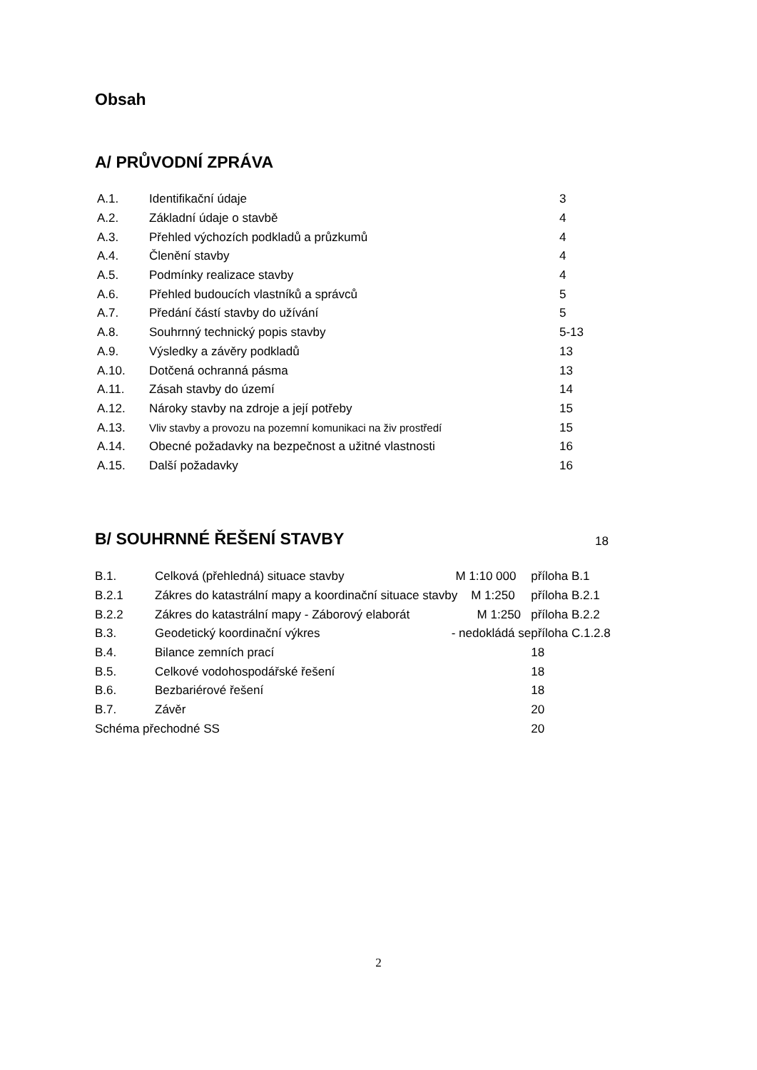Obsah
A/ PRŮVODNÍ ZPRÁVA
| A.1. | Identifikační údaje | 3 |
| A.2. | Základní údaje o stavbě | 4 |
| A.3. | Přehled výchozích podkladů a průzkumů | 4 |
| A.4. | Členění stavby | 4 |
| A.5. | Podmínky realizace stavby | 4 |
| A.6. | Přehled budoucích vlastníků a správců | 5 |
| A.7. | Předání částí stavby do užívání | 5 |
| A.8. | Souhrnný technický popis stavby | 5-13 |
| A.9. | Výsledky a závěry podkladů | 13 |
| A.10. | Dotčená ochranná pásma | 13 |
| A.11. | Zásah stavby do území | 14 |
| A.12. | Nároky stavby na zdroje a její potřeby | 15 |
| A.13. | Vliv stavby a provozu na pozemní komunikaci na živ prostředí | 15 |
| A.14. | Obecné požadavky na bezpečnost a užitné vlastnosti | 16 |
| A.15. | Další požadavky | 16 |
B/ SOUHRNNÉ ŘEŠENÍ STAVBY
18
| B.1. | Celková (přehledná) situace stavby M 1:10 000 | příloha B.1 |
| B.2.1 | Zákres do katastrální mapy a koordinační situace stavby M 1:250 | příloha B.2.1 |
| B.2.2 | Zákres do katastrální mapy - Záborový elaborát M 1:250 | příloha B.2.2 |
| B.3. | Geodetický koordinační výkres - nedokládá se | příloha C.1.2.8 |
| B.4. | Bilance zemních prací | 18 |
| B.5. | Celkové vodohospodářské řešení | 18 |
| B.6. | Bezbariérové řešení | 18 |
| B.7. | Závěr | 20 |
| Schéma přechodné SS | | 20 |
2